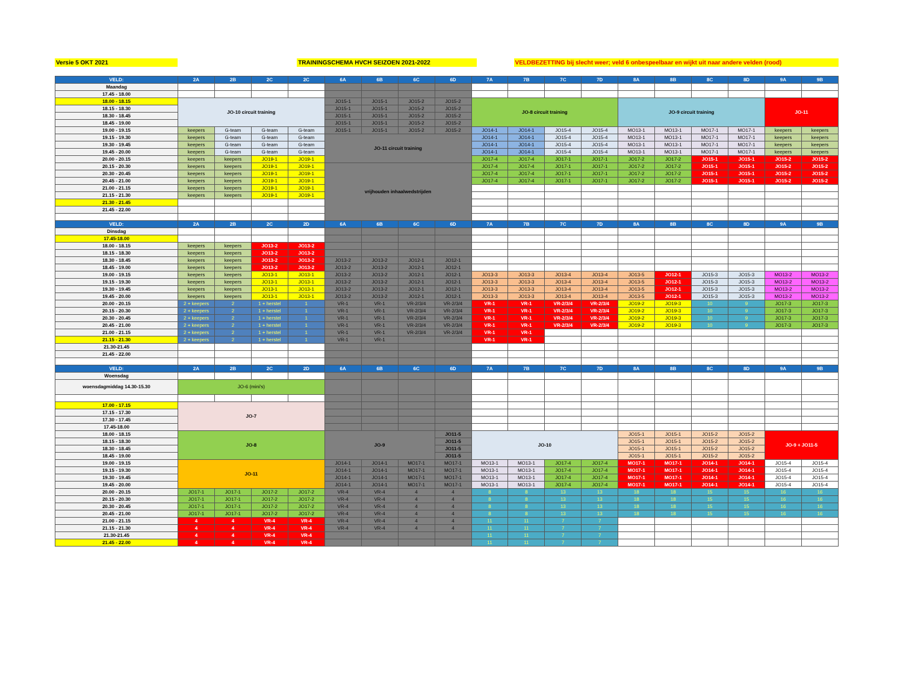Versie 5 OKT 2021 TRAININGSCHEMA HVCH SEIZOEN 2021-2022 VELDBEZETTING bij slecht weer; veld 6 onbespeelbaar en wijkt uit naar andere velden (rood)
| VELD: | 2A | 2B | 2C | 2C | 6A | 6B | 6C | 6D | 7A | 7B | 7C | 7D | 8A | 8B | 8C | 8D | 9A | 9B |
| --- | --- | --- | --- | --- | --- | --- | --- | --- | --- | --- | --- | --- | --- | --- | --- | --- | --- | --- |
| Maandag | | | | | | | | | | | | | | | | | | |
| 17.45 - 18.00 | | | | | | | | | | | | | | | | | | |
| 18.00 - 18.15 | JO-10 circuit training | | | | JO15-1 | JO15-1 | JO15-2 | JO15-2 | JO-8 circuit training | | | | JO-9 circuit training | | | | JO-11 | |
| 18.15 - 18.30 | | | | | JO15-1 | JO15-1 | JO15-2 | JO15-2 | | | | | | | | | | |
| 18.30 - 18.45 | | | | | JO15-1 | JO15-1 | JO15-2 | JO15-2 | | | | | | | | | | |
| 18.45 - 19.00 | | | | | JO15-1 | JO15-1 | JO15-2 | JO15-2 | | | | | | | | | | |
| 19.00 - 19.15 | keepers | G-team | G-team | G-team | JO15-1 | JO15-1 | JO15-2 | JO15-2 | JO14-1 | JO14-1 | JO15-4 | JO15-4 | MO13-1 | MO13-1 | MO17-1 | MO17-1 | keepers | keepers |
| 19.15 - 19.30 | keepers | G-team | G-team | G-team | JO-11 circuit training | | | | JO14-1 | JO14-1 | JO15-4 | JO15-4 | MO13-1 | MO13-1 | MO17-1 | MO17-1 | keepers | keepers |
| 19.30 - 19.45 | keepers | G-team | G-team | G-team | | | | | JO14-1 | JO14-1 | JO15-4 | JO15-4 | MO13-1 | MO13-1 | MO17-1 | MO17-1 | keepers | keepers |
| 19.45 - 20.00 | keepers | G-team | G-team | G-team | | | | | JO14-1 | JO14-1 | JO15-4 | JO15-4 | MO13-1 | MO13-1 | MO17-1 | MO17-1 | keepers | keepers |
| 20.00 - 20.15 | keepers | keepers | JO19-1 | JO19-1 | | | | | JO17-4 | JO17-4 | JO17-1 | JO17-1 | JO17-2 | JO17-2 | JO15-1 | JO15-1 | JO15-2 | JO15-2 |
| 20.15 - 20.30 | keepers | keepers | JO19-1 | JO19-1 | vrijhouden inhaalwedstrijden | | | | JO17-4 | JO17-4 | JO17-1 | JO17-1 | JO17-2 | JO17-2 | JO15-1 | JO15-1 | JO15-2 | JO15-2 |
| 20.30 - 20.45 | keepers | keepers | JO19-1 | JO19-1 | | | | | JO17-4 | JO17-4 | JO17-1 | JO17-1 | JO17-2 | JO17-2 | JO15-1 | JO15-1 | JO15-2 | JO15-2 |
| 20.45 - 21.00 | keepers | keepers | JO19-1 | JO19-1 | | | | | JO17-4 | JO17-4 | JO17-1 | JO17-1 | JO17-2 | JO17-2 | JO15-1 | JO15-1 | JO15-2 | JO15-2 |
| 21.00 - 21.15 | keepers | keepers | JO19-1 | JO19-1 | | | | | | | | | | | | | | |
| 21.15 - 21.30 | keepers | keepers | JO19-1 | JO19-1 | | | | | | | | | | | | | | |
| 21.30 - 21.45 | | | | | | | | | | | | | | | | | | |
| 21.45 - 22.00 | | | | | | | | | | | | | | | | | | |
| VELD: | 2A | 2B | 2C | 2D | 6A | 6B | 6C | 6D | 7A | 7B | 7C | 7D | 8A | 8B | 8C | 8D | 9A | 9B |
| Dinsdag | | | | | | | | | | | | | | | | | | |
| 17.45-18.00 | | | | | | | | | | | | | | | | | | |
| 18.00 - 18.15 | keepers | keepers | JO13-2 | JO13-2 | | | | | | | | | | | | | | |
| 18.15 - 18.30 | keepers | keepers | JO13-2 | JO13-2 | | | | | | | | | | | | | | |
| 18.30 - 18.45 | keepers | keepers | JO13-2 | JO13-2 | JO13-2 | JO13-2 | JO12-1 | JO12-1 | | | | | | | | | | |
| 18.45 - 19.00 | keepers | keepers | JO13-2 | JO13-2 | JO13-2 | JO13-2 | JO12-1 | JO12-1 | | | | | | | | | | |
| 19.00 - 19.15 | keepers | keepers | JO13-1 | JO13-1 | JO13-2 | JO13-2 | JO12-1 | JO12-1 | JO13-3 | JO13-3 | JO13-4 | JO13-4 | JO13-5 | JO12-1 | JO15-3 | JO15-3 | MO13-2 | MO13-2 |
| 19.15 - 19.30 | keepers | keepers | JO13-1 | JO13-1 | JO13-2 | JO13-2 | JO12-1 | JO12-1 | JO13-3 | JO13-3 | JO13-4 | JO13-4 | JO13-5 | JO12-1 | JO15-3 | JO15-3 | MO13-2 | MO13-2 |
| 19.30 - 19.45 | keepers | keepers | JO13-1 | JO13-1 | JO13-2 | JO13-2 | JO12-1 | JO12-1 | JO13-3 | JO13-3 | JO13-4 | JO13-4 | JO13-5 | JO12-1 | JO15-3 | JO15-3 | MO13-2 | MO13-2 |
| 19.45 - 20.00 | keepers | keepers | JO13-1 | JO13-1 | JO13-2 | JO13-2 | JO12-1 | JO12-1 | JO13-3 | JO13-3 | JO13-4 | JO13-4 | JO13-5 | JO12-1 | JO15-3 | JO15-3 | MO13-2 | MO13-2 |
| 20.00 - 20.15 | 2 + keepers | 2 | 1 + herstel | 1 | VR-1 | VR-1 | VR-2/3/4 | VR-2/3/4 | VR-1 | VR-1 | VR-2/3/4 | VR-2/3/4 | JO19-2 | JO19-3 | 10 | 9 | JO17-3 | JO17-3 |
| 20.15 - 20.30 | 2 + keepers | 2 | 1 + herstel | 1 | VR-1 | VR-1 | VR-2/3/4 | VR-2/3/4 | VR-1 | VR-1 | VR-2/3/4 | VR-2/3/4 | JO19-2 | JO19-3 | 10 | 9 | JO17-3 | JO17-3 |
| 20.30 - 20.45 | 2 + keepers | 2 | 1 + herstel | 1 | VR-1 | VR-1 | VR-2/3/4 | VR-2/3/4 | VR-1 | VR-1 | VR-2/3/4 | VR-2/3/4 | JO19-2 | JO19-3 | 10 | 9 | JO17-3 | JO17-3 |
| 20.45 - 21.00 | 2 + keepers | 2 | 1 + herstel | 1 | VR-1 | VR-1 | VR-2/3/4 | VR-2/3/4 | VR-1 | VR-1 | VR-2/3/4 | VR-2/3/4 | JO19-2 | JO19-3 | 10 | 9 | JO17-3 | JO17-3 |
| 21.00 - 21.15 | 2 + keepers | 2 | 1 + herstel | 1 | VR-1 | VR-1 | VR-2/3/4 | VR-2/3/4 | VR-1 | VR-1 | | | | | | | | |
| 21.15 - 21.30 | 2 + keepers | 2 | 1 + herstel | 1 | VR-1 | VR-1 | | | VR-1 | VR-1 | | | | | | | | |
| 21.30-21.45 | | | | | | | | | | | | | | | | | | |
| 21.45 - 22.00 | | | | | | | | | | | | | | | | | | |
| VELD: | 2A | 2B | 2C | 2D | 6A | 6B | 6C | 6D | 7A | 7B | 7C | 7D | 8A | 8B | 8C | 8D | 9A | 9B |
| Woensdag | | | | | | | | | | | | | | | | | | |
| woensdagmiddag 14.30-15.30 | JO-6 (mini's) | | | | | | | | | | | | | | | | | |
| 17.00 - 17.15 | JO-7 | | | | | | | | | | | | | | | | | |
| 17.15 - 17.30 | | | | | | | | | | | | | | | | | | |
| 17.30 - 17.45 | | | | | | | | | | | | | | | | | | |
| 17.45-18.00 | | | | | | | | | | | | | | | | | | |
| 18.00 - 18.15 | JO-8 | | | | JO-9 | | | JO11-5 | JO-10 | | | | JO15-1 | JO15-1 | JO15-2 | JO15-2 | JO-9 + JO11-5 | |
| 18.15 - 18.30 | | | | | | | | JO11-5 | | | | | JO15-1 | JO15-1 | JO15-2 | JO15-2 | | |
| 18.30 - 18.45 | | | | | | | | JO11-5 | | | | | JO15-1 | JO15-1 | JO15-2 | JO15-2 | | |
| 18.45 - 19.00 | | | | | | | | JO11-5 | | | | | JO15-1 | JO15-1 | JO15-2 | JO15-2 | | |
| 19.00 - 19.15 | JO-11 | | | | JO14-1 | JO14-1 | MO17-1 | MO17-1 | MO13-1 | MO13-1 | JO17-4 | JO17-4 | MO17-1 | MO17-1 | JO14-1 | JO14-1 | JO15-4 | JO15-4 |
| 19.15 - 19.30 | | | | | JO14-1 | JO14-1 | MO17-1 | MO17-1 | MO13-1 | MO13-1 | JO17-4 | JO17-4 | MO17-1 | MO17-1 | JO14-1 | JO14-1 | JO15-4 | JO15-4 |
| 19.30 - 19.45 | | | | | JO14-1 | JO14-1 | MO17-1 | MO17-1 | MO13-1 | MO13-1 | JO17-4 | JO17-4 | MO17-1 | MO17-1 | JO14-1 | JO14-1 | JO15-4 | JO15-4 |
| 19.45 - 20.00 | | | | | JO14-1 | JO14-1 | MO17-1 | MO17-1 | MO13-1 | MO13-1 | JO17-4 | JO17-4 | MO17-1 | MO17-1 | JO14-1 | JO14-1 | JO15-4 | JO15-4 |
| 20.00 - 20.15 | JO17-1 | JO17-1 | JO17-2 | JO17-2 | VR-4 | VR-4 | 4 | 4 | 8 | 8 | 13 | 13 | 18 | 18 | 15 | 15 | 16 | 16 |
| 20.15 - 20.30 | JO17-1 | JO17-1 | JO17-2 | JO17-2 | VR-4 | VR-4 | 4 | 4 | 8 | 8 | 13 | 13 | 18 | 18 | 15 | 15 | 16 | 16 |
| 20.30 - 20.45 | JO17-1 | JO17-1 | JO17-2 | JO17-2 | VR-4 | VR-4 | 4 | 4 | 8 | 8 | 13 | 13 | 18 | 18 | 15 | 15 | 16 | 16 |
| 20.45 - 21.00 | JO17-1 | JO17-1 | JO17-2 | JO17-2 | VR-4 | VR-4 | 4 | 4 | 8 | 8 | 13 | 13 | 18 | 18 | 15 | 15 | 16 | 16 |
| 21.00 - 21.15 | 4 | 4 | VR-4 | VR-4 | VR-4 | VR-4 | 4 | 4 | 11 | 11 | 7 | 7 | | | | | | |
| 21.15 - 21.30 | 4 | 4 | VR-4 | VR-4 | VR-4 | VR-4 | 4 | 4 | 11 | 11 | 7 | 7 | | | | | | |
| 21.30-21.45 | 4 | 4 | VR-4 | VR-4 | | | | | 11 | 11 | 7 | 7 | | | | | | |
| 21.45 - 22.00 | 4 | 4 | VR-4 | VR-4 | | | | | 11 | 11 | 7 | 7 | | | | | | |